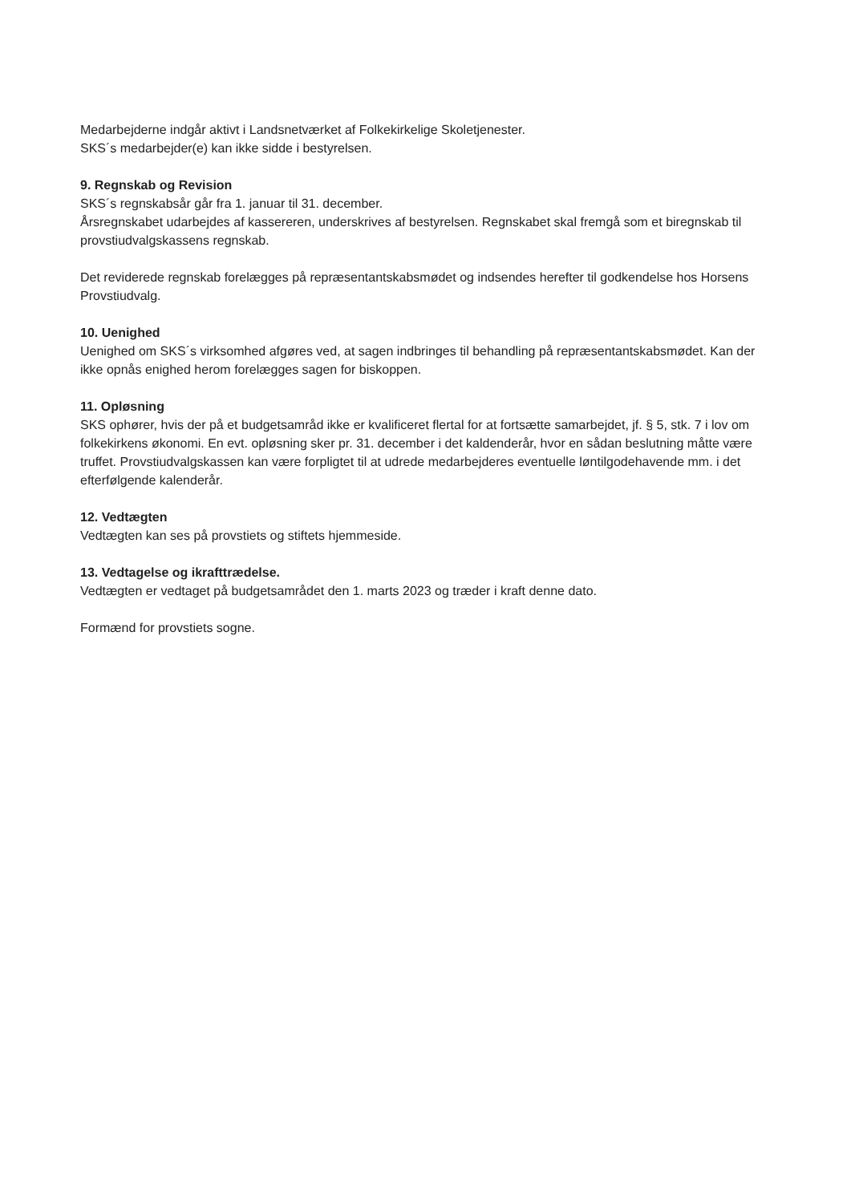Medarbejderne indgår aktivt i Landsnetværket af Folkekirkelige Skoletjenester.
SKS´s medarbejder(e) kan ikke sidde i bestyrelsen.
9. Regnskab og Revision
SKS´s regnskabsår går fra 1. januar til 31. december.
Årsregnskabet udarbejdes af kassereren, underskrives af bestyrelsen. Regnskabet skal fremgå som et biregnskab til provstiudvalgskassens regnskab.
Det reviderede regnskab forelægges på repræsentantskabsmødet og indsendes herefter til godkendelse hos Horsens Provstiudvalg.
10. Uenighed
Uenighed om SKS´s virksomhed afgøres ved, at sagen indbringes til behandling på repræsentantskabsmødet. Kan der ikke opnås enighed herom forelægges sagen for biskoppen.
11. Opløsning
SKS ophører, hvis der på et budgetsamråd ikke er kvalificeret flertal for at fortsætte samarbejdet, jf. § 5, stk. 7 i lov om folkekirkens økonomi. En evt. opløsning sker pr. 31. december i det kaldenderår, hvor en sådan beslutning måtte være truffet. Provstiudvalgskassen kan være forpligtet til at udrede medarbejderes eventuelle løntilgodehavende mm. i det efterfølgende kalenderår.
12. Vedtægten
Vedtægten kan ses på provstiets og stiftets hjemmeside.
13. Vedtagelse og ikrafttrædelse.
Vedtægten er vedtaget på budgetsamrådet den 1. marts 2023 og træder i kraft denne dato.
Formænd for provstiets sogne.